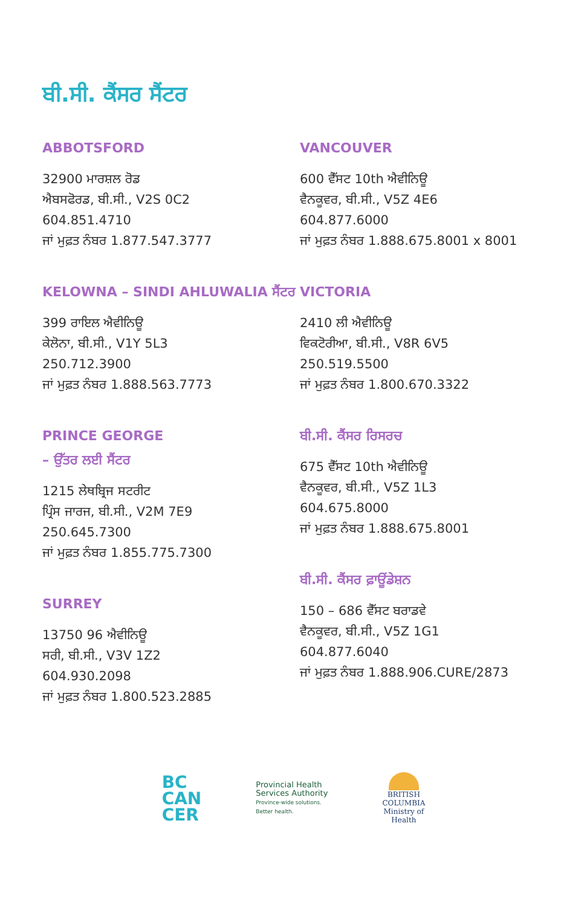ਬੀ.ਸੀ. ਕੈਂਸਰ ਸੈਂਟਰ
ABBOTSFORD
32900 ਮਾਰਸ਼ਲ ਰੋਡ
ਐਬਸਫੋਰਡ, ਬੀ.ਸੀ., V2S 0C2
604.851.4710
ਜਾਂ ਮੁਫ਼ਤ ਨੰਬਰ 1.877.547.3777
KELOWNA – SINDI AHLUWALIA ਸੈਂਟਰ
399 ਰਾਇਲ ਐਵੀਨਿਊ
ਕੇਲੋਨਾ, ਬੀ.ਸੀ., V1Y 5L3
250.712.3900
ਜਾਂ ਮੁਫ਼ਤ ਨੰਬਰ 1.888.563.7773
PRINCE GEORGE
– ਉੱਤਰ ਲਈ ਸੈਂਟਰ
1215 ਲੇਥਬ੍ਰਿਜ ਸਟਰੀਟ
ਪ੍ਰਿੰਸ ਜਾਰਜ, ਬੀ.ਸੀ., V2M 7E9
250.645.7300
ਜਾਂ ਮੁਫ਼ਤ ਨੰਬਰ 1.855.775.7300
SURREY
13750 96 ਐਵੀਨਿਊ
ਸਰੀ, ਬੀ.ਸੀ., V3V 1Z2
604.930.2098
ਜਾਂ ਮੁਫ਼ਤ ਨੰਬਰ 1.800.523.2885
VANCOUVER
600 ਵੈੱਸਟ 10th ਐਵੀਨਿਊ
ਵੈਨਕੂਵਰ, ਬੀ.ਸੀ., V5Z 4E6
604.877.6000
ਜਾਂ ਮੁਫ਼ਤ ਨੰਬਰ 1.888.675.8001 x 8001
VICTORIA
2410 ਲੀ ਐਵੀਨਿਊ
ਵਿਕਟੋਰੀਆ, ਬੀ.ਸੀ., V8R 6V5
250.519.5500
ਜਾਂ ਮੁਫ਼ਤ ਨੰਬਰ 1.800.670.3322
ਬੀ.ਸੀ. ਕੈਂਸਰ ਰਿਸਰਚ
675 ਵੈੱਸਟ 10th ਐਵੀਨਿਊ
ਵੈਨਕੂਵਰ, ਬੀ.ਸੀ., V5Z 1L3
604.675.8000
ਜਾਂ ਮੁਫ਼ਤ ਨੰਬਰ 1.888.675.8001
ਬੀ.ਸੀ. ਕੈਂਸਰ ਫ਼ਾਊਂਡੇਸ਼ਨ
150 – 686 ਵੈੱਸਟ ਬਰਾਡਵੇ
ਵੈਨਕੂਵਰ, ਬੀ.ਸੀ., V5Z 1G1
604.877.6040
ਜਾਂ ਮੁਫ਼ਤ ਨੰਬਰ 1.888.906.CURE/2873
BC
CAN
CER
Provincial Health
Services Authority
Province-wide solutions.
Better health.
BRITISH
COLUMBIA
Ministry of
Health